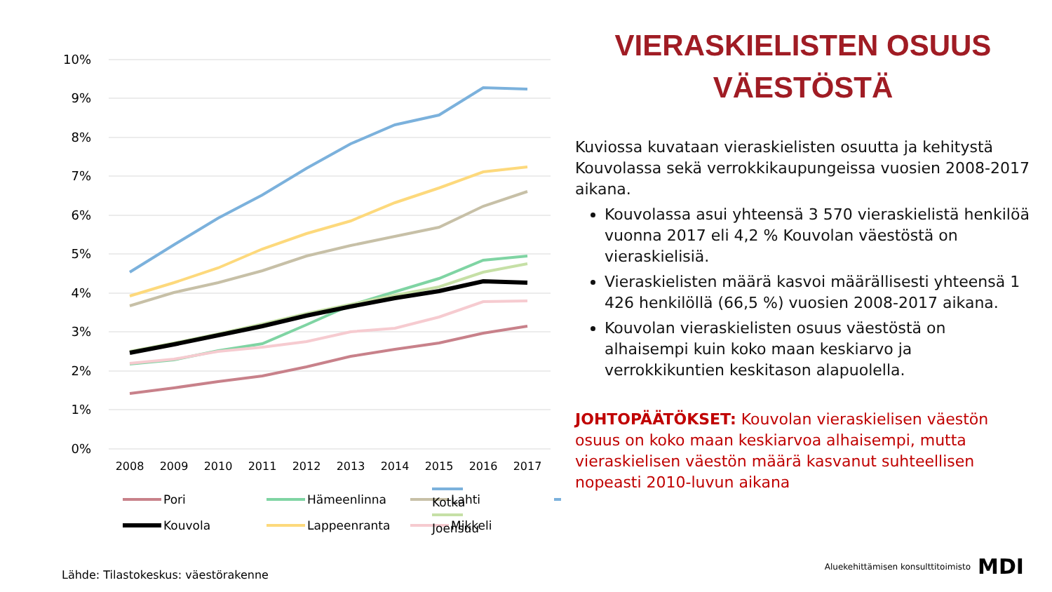10%
9%
8%
7%
6%
5%
4%
3%
2%
1%
0%
2008
2009
2010
2011
2012
2013
2014
2015
2016
2017
Pori
Hämeenlinna
Lahti
Kouvola
Lappeenranta
Mikkeli
Kotka
Joensuu
VIERASKIELISTEN OSUUS
VÄESTÖSTÄ
Kuviossa kuvataan vieraskielisten osuutta ja kehitystä Kouvolassa sekä verrokkikaupungeissa vuosien 2008-2017 aikana.
Kouvolassa asui yhteensä 3 570 vieraskielistä henkilöä vuonna 2017 eli 4,2 % Kouvolan väestöstä on vieraskielisiä.
Vieraskielisten määrä kasvoi määrällisesti yhteensä 1 426 henkilöllä (66,5 %) vuosien 2008-2017 aikana.
Kouvolan vieraskielisten osuus väestöstä on alhaisempi kuin koko maan keskiarvo ja verrokkikuntien keskitason alapuolella.
JOHTOPÄÄTÖKSET: Kouvolan vieraskielisen väestön osuus on koko maan keskiarvoa alhaisempi, mutta vieraskielisen väestön määrä kasvanut suhteellisen nopeasti 2010-luvun aikana
Lähde: Tilastokeskus: väestörakenne
Aluekehittämisen konsulttitoimisto MDI